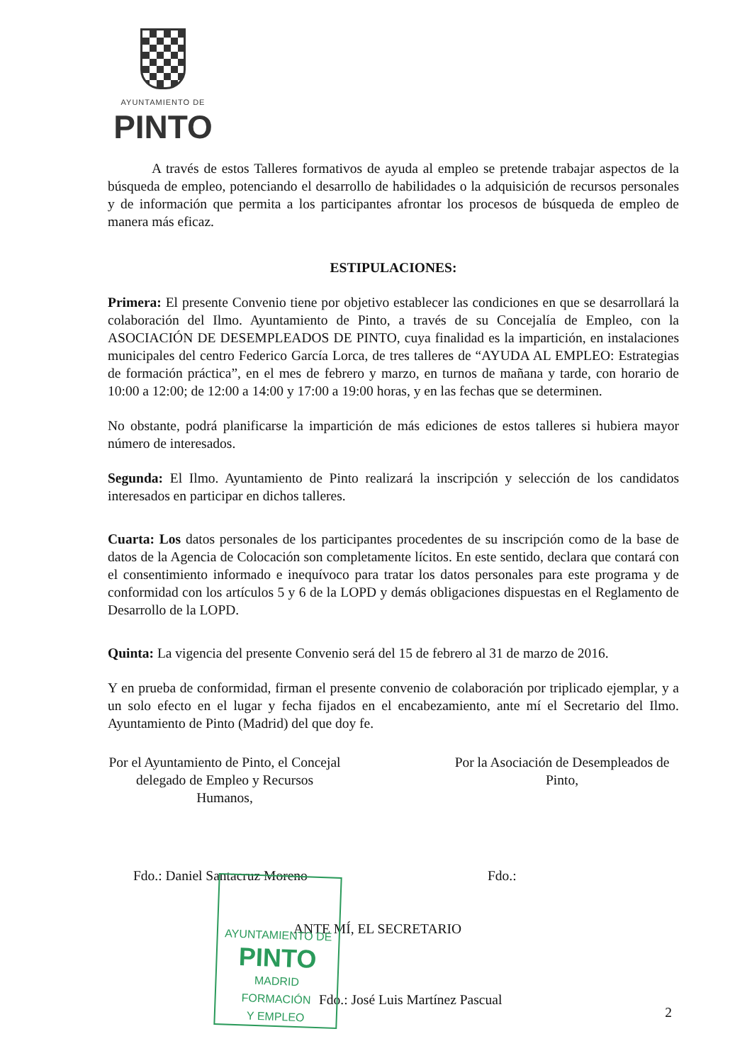AYUNTAMIENTO DE
PINTO
A través de estos Talleres formativos de ayuda al empleo se pretende trabajar aspectos de la búsqueda de empleo, potenciando el desarrollo de habilidades o la adquisición de recursos personales y de información que permita a los participantes afrontar los procesos de búsqueda de empleo de manera más eficaz.
ESTIPULACIONES:
Primera: El presente Convenio tiene por objetivo establecer las condiciones en que se desarrollará la colaboración del Ilmo. Ayuntamiento de Pinto, a través de su Concejalía de Empleo, con la ASOCIACIÓN DE DESEMPLEADOS DE PINTO, cuya finalidad es la impartición, en instalaciones municipales del centro Federico García Lorca, de tres talleres de “AYUDA AL EMPLEO: Estrategias de formación práctica”, en el mes de febrero y marzo, en turnos de mañana y tarde, con horario de 10:00 a 12:00; de 12:00 a 14:00 y 17:00 a 19:00 horas, y en las fechas que se determinen.
No obstante, podrá planificarse la impartición de más ediciones de estos talleres si hubiera mayor número de interesados.
Segunda: El Ilmo. Ayuntamiento de Pinto realizará la inscripción y selección de los candidatos interesados en participar en dichos talleres.
Cuarta: Los datos personales de los participantes procedentes de su inscripción como de la base de datos de la Agencia de Colocación son completamente lícitos. En este sentido, declara que contará con el consentimiento informado e inequívoco para tratar los datos personales para este programa y de conformidad con los artículos 5 y 6 de la LOPD y demás obligaciones dispuestas en el Reglamento de Desarrollo de la LOPD.
Quinta: La vigencia del presente Convenio será del 15 de febrero al 31 de marzo de 2016.
Y en prueba de conformidad, firman el presente convenio de colaboración por triplicado ejemplar, y a un solo efecto en el lugar y fecha fijados en el encabezamiento, ante mí el Secretario del Ilmo. Ayuntamiento de Pinto (Madrid) del que doy fe.
Por el Ayuntamiento de Pinto, el Concejal delegado de Empleo y Recursos Humanos,
Por la Asociación de Desempleados de Pinto,
Fdo.: Daniel Santacruz Moreno Fdo.:
ANTE MÍ, EL SECRETARIO
Fdo.: José Luis Martínez Pascual 2
AYUNTAMIENTO DE
PINTO
MADRID
FORMACIÓN
Y EMPLEO